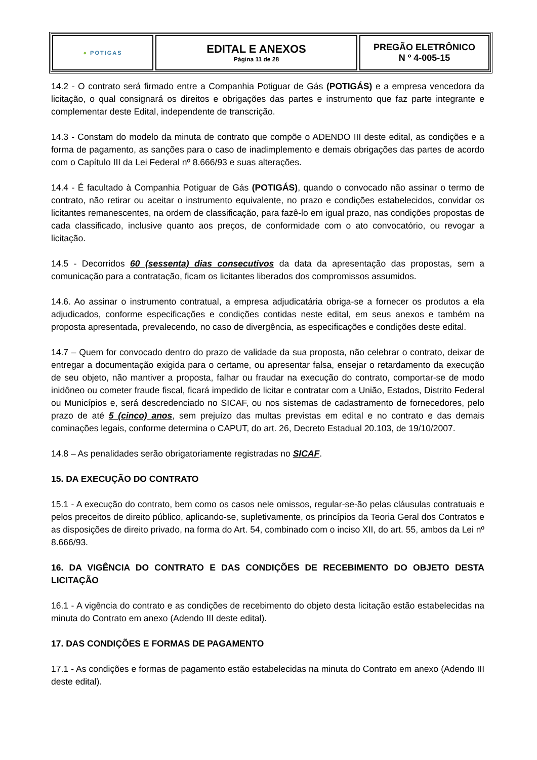● POTIGAS
EDITAL E ANEXOS
Página 11 de 28
PREGÃO ELETRÔNICO
N º 4-005-15
14.2 - O contrato será firmado entre a Companhia Potiguar de Gás (POTIGÁS) e a empresa vencedora da licitação, o qual consignará os direitos e obrigações das partes e instrumento que faz parte integrante e complementar deste Edital, independente de transcrição.
14.3 - Constam do modelo da minuta de contrato que compõe o ADENDO III deste edital, as condições e a forma de pagamento, as sanções para o caso de inadimplemento e demais obrigações das partes de acordo com o Capítulo III da Lei Federal nº 8.666/93 e suas alterações.
14.4 - É facultado à Companhia Potiguar de Gás (POTIGÁS), quando o convocado não assinar o termo de contrato, não retirar ou aceitar o instrumento equivalente, no prazo e condições estabelecidos, convidar os licitantes remanescentes, na ordem de classificação, para fazê-lo em igual prazo, nas condições propostas de cada classificado, inclusive quanto aos preços, de conformidade com o ato convocatório, ou revogar a licitação.
14.5 - Decorridos 60 (sessenta) dias consecutivos da data da apresentação das propostas, sem a comunicação para a contratação, ficam os licitantes liberados dos compromissos assumidos.
14.6. Ao assinar o instrumento contratual, a empresa adjudicatária obriga-se a fornecer os produtos a ela adjudicados, conforme especificações e condições contidas neste edital, em seus anexos e também na proposta apresentada, prevalecendo, no caso de divergência, as especificações e condições deste edital.
14.7 – Quem for convocado dentro do prazo de validade da sua proposta, não celebrar o contrato, deixar de entregar a documentação exigida para o certame, ou apresentar falsa, ensejar o retardamento da execução de seu objeto, não mantiver a proposta, falhar ou fraudar na execução do contrato, comportar-se de modo inidôneo ou cometer fraude fiscal, ficará impedido de licitar e contratar com a União, Estados, Distrito Federal ou Municípios e, será descredenciado no SICAF, ou nos sistemas de cadastramento de fornecedores, pelo prazo de até 5 (cinco) anos, sem prejuízo das multas previstas em edital e no contrato e das demais cominações legais, conforme determina o CAPUT, do art. 26, Decreto Estadual 20.103, de 19/10/2007.
14.8 – As penalidades serão obrigatoriamente registradas no SICAF.
15. DA EXECUÇÃO DO CONTRATO
15.1 - A execução do contrato, bem como os casos nele omissos, regular-se-ão pelas cláusulas contratuais e pelos preceitos de direito público, aplicando-se, supletivamente, os princípios da Teoria Geral dos Contratos e as disposições de direito privado, na forma do Art. 54, combinado com o inciso XII, do art. 55, ambos da Lei nº 8.666/93.
16. DA VIGÊNCIA DO CONTRATO E DAS CONDIÇÕES DE RECEBIMENTO DO OBJETO DESTA LICITAÇÃO
16.1 - A vigência do contrato e as condições de recebimento do objeto desta licitação estão estabelecidas na minuta do Contrato em anexo (Adendo III deste edital).
17. DAS CONDIÇÕES E FORMAS DE PAGAMENTO
17.1 - As condições e formas de pagamento estão estabelecidas na minuta do Contrato em anexo (Adendo III deste edital).